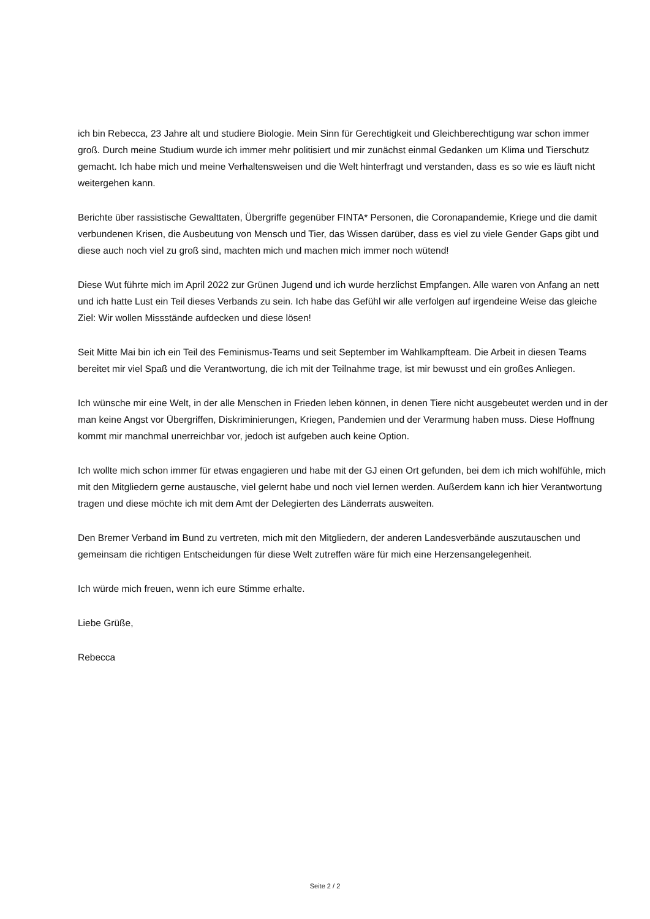ich bin Rebecca, 23 Jahre alt und studiere Biologie. Mein Sinn für Gerechtigkeit und Gleichberechtigung war schon immer groß. Durch meine Studium wurde ich immer mehr politisiert und mir zunächst einmal Gedanken um Klima und Tierschutz gemacht. Ich habe mich und meine Verhaltensweisen und die Welt hinterfragt und verstanden, dass es so wie es läuft nicht weitergehen kann.
Berichte über rassistische Gewalttaten, Übergriffe gegenüber FINTA* Personen, die Coronapandemie, Kriege und die damit verbundenen Krisen, die Ausbeutung von Mensch und Tier, das Wissen darüber, dass es viel zu viele Gender Gaps gibt und diese auch noch viel zu groß sind, machten mich und machen mich immer noch wütend!
Diese Wut führte mich im April 2022 zur Grünen Jugend und ich wurde herzlichst Empfangen. Alle waren von Anfang an nett und ich hatte Lust ein Teil dieses Verbands zu sein. Ich habe das Gefühl wir alle verfolgen auf irgendeine Weise das gleiche Ziel: Wir wollen Missstände aufdecken und diese lösen!
Seit Mitte Mai bin ich ein Teil des Feminismus-Teams und seit September im Wahlkampfteam. Die Arbeit in diesen Teams bereitet mir viel Spaß und die Verantwortung, die ich mit der Teilnahme trage, ist mir bewusst und ein großes Anliegen.
Ich wünsche mir eine Welt, in der alle Menschen in Frieden leben können, in denen Tiere nicht ausgebeutet werden und in der man keine Angst vor Übergriffen, Diskriminierungen, Kriegen, Pandemien und der Verarmung haben muss. Diese Hoffnung kommt mir manchmal unerreichbar vor, jedoch ist aufgeben auch keine Option.
Ich wollte mich schon immer für etwas engagieren und habe mit der GJ einen Ort gefunden, bei dem ich mich wohlfühle, mich mit den Mitgliedern gerne austausche, viel gelernt habe und noch viel lernen werden. Außerdem kann ich hier Verantwortung tragen und diese möchte ich mit dem Amt der Delegierten des Länderrats ausweiten.
Den Bremer Verband im Bund zu vertreten, mich mit den Mitgliedern, der anderen Landesverbände auszutauschen und gemeinsam die richtigen Entscheidungen für diese Welt zutreffen wäre für mich eine Herzensangelegenheit.
Ich würde mich freuen, wenn ich eure Stimme erhalte.
Liebe Grüße,
Rebecca
Seite 2 / 2